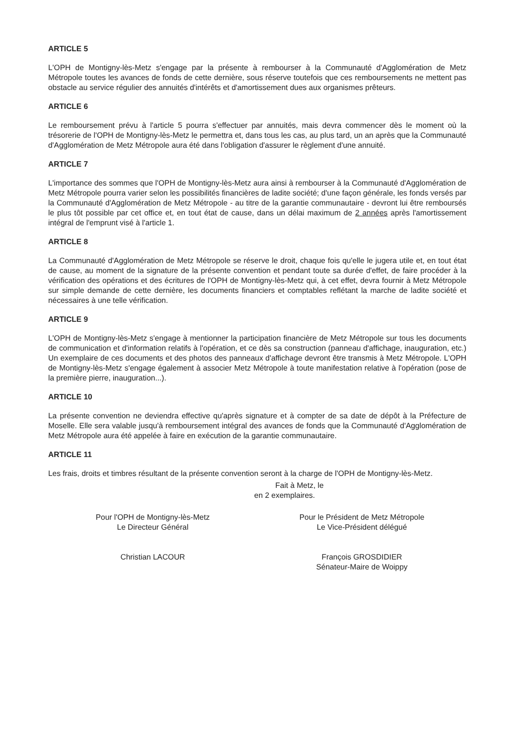ARTICLE 5
L'OPH de Montigny-lès-Metz s'engage par la présente à rembourser à la Communauté d'Agglomération de Metz Métropole toutes les avances de fonds de cette dernière, sous réserve toutefois que ces remboursements ne mettent pas obstacle au service régulier des annuités d'intérêts et d'amortissement dues aux organismes prêteurs.
ARTICLE 6
Le remboursement prévu à l'article 5 pourra s'effectuer par annuités, mais devra commencer dès le moment où la trésorerie de l'OPH de Montigny-lès-Metz le permettra et, dans tous les cas, au plus tard, un an après que la Communauté d'Agglomération de Metz Métropole aura été dans l'obligation d'assurer le règlement d'une annuité.
ARTICLE 7
L'importance des sommes que l'OPH de Montigny-lès-Metz aura ainsi à rembourser à la Communauté d'Agglomération de Metz Métropole pourra varier selon les possibilités financières de ladite société; d'une façon générale, les fonds versés par la Communauté d'Agglomération de Metz Métropole - au titre de la garantie communautaire - devront lui être remboursés le plus tôt possible par cet office et, en tout état de cause, dans un délai maximum de 2 années après l'amortissement intégral de l'emprunt visé à l'article 1.
ARTICLE 8
La Communauté d'Agglomération de Metz Métropole se réserve le droit, chaque fois qu'elle le jugera utile et, en tout état de cause, au moment de la signature de la présente convention et pendant toute sa durée d'effet, de faire procéder à la vérification des opérations et des écritures de l'OPH de Montigny-lès-Metz qui, à cet effet, devra fournir à Metz Métropole sur simple demande de cette dernière, les documents financiers et comptables reflétant la marche de ladite société et nécessaires à une telle vérification.
ARTICLE 9
L'OPH de Montigny-lès-Metz s'engage à mentionner la participation financière de Metz Métropole sur tous les documents de communication et d'information relatifs à l'opération, et ce dès sa construction (panneau d'affichage, inauguration, etc.) Un exemplaire de ces documents et des photos des panneaux d'affichage devront être transmis à Metz Métropole. L'OPH de Montigny-lès-Metz s'engage également à associer Metz Métropole à toute manifestation relative à l'opération (pose de la première pierre, inauguration...).
ARTICLE 10
La présente convention ne deviendra effective qu'après signature et à compter de sa date de dépôt à la Préfecture de Moselle. Elle sera valable jusqu'à remboursement intégral des avances de fonds que la Communauté d'Agglomération de Metz Métropole aura été appelée à faire en exécution de la garantie communautaire.
ARTICLE 11
Les frais, droits et timbres résultant de la présente convention seront à la charge de l'OPH de Montigny-lès-Metz.
Fait à Metz, le
en 2 exemplaires.
Pour l'OPH de Montigny-lès-Metz
Le Directeur Général
Pour le Président de Metz Métropole
Le Vice-Président délégué
Christian LACOUR François GROSDIDIER
Sénateur-Maire de Woippy